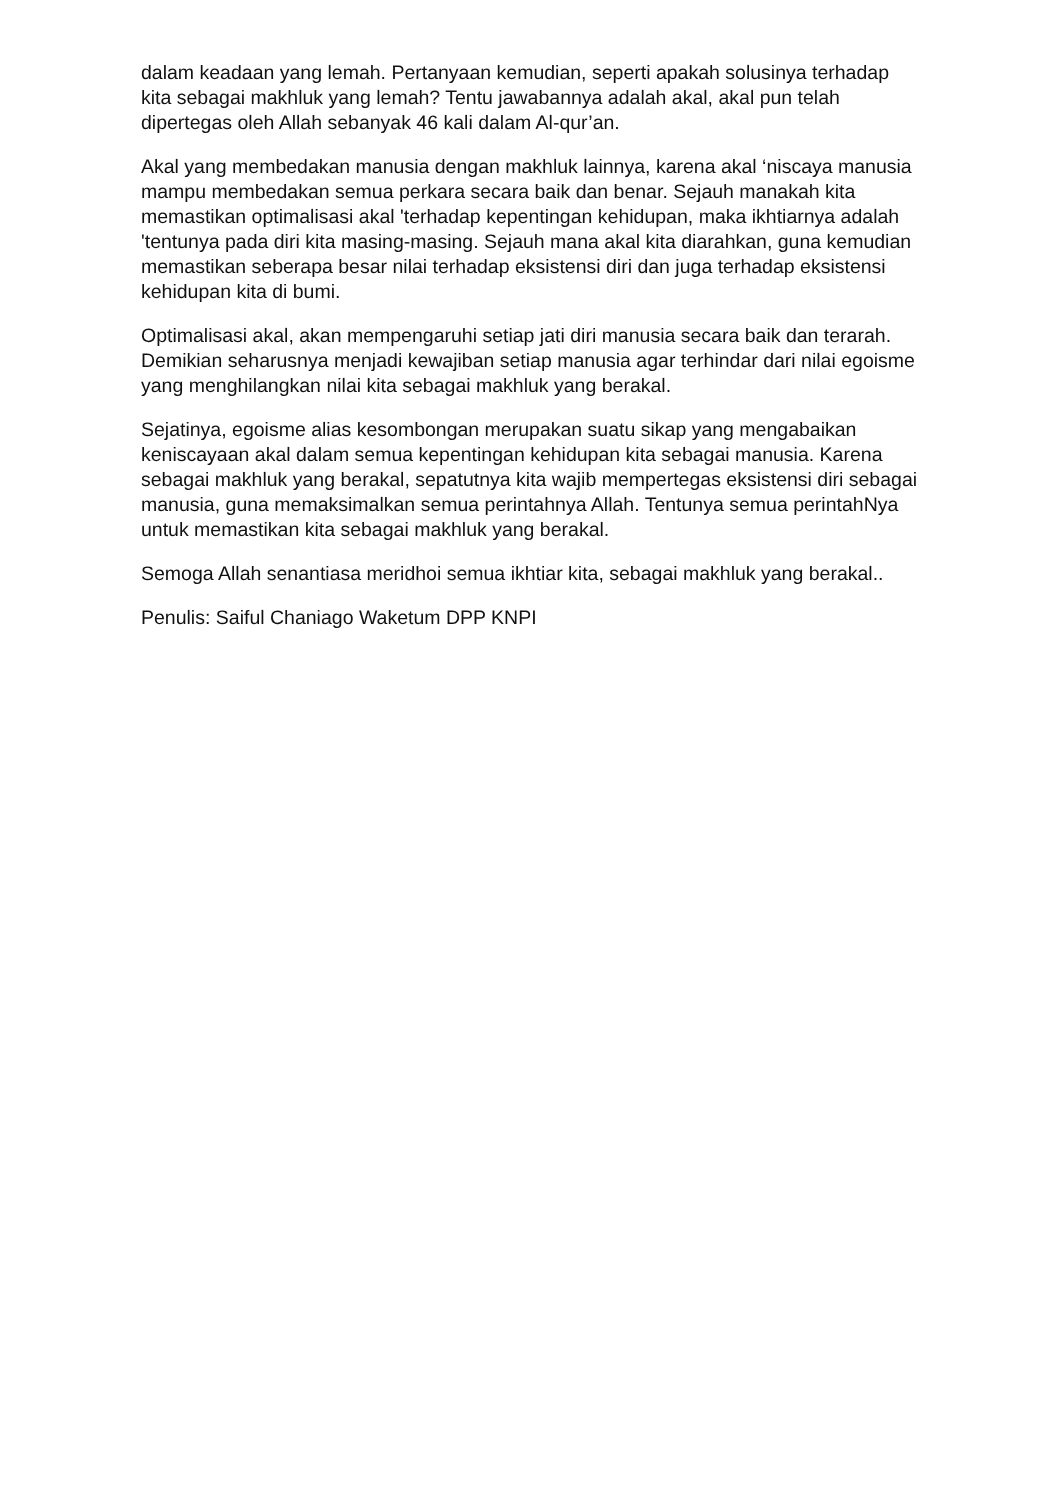dalam keadaan yang lemah. Pertanyaan kemudian, seperti apakah solusinya terhadap kita sebagai makhluk yang lemah? Tentu jawabannya adalah akal, akal pun telah dipertegas oleh Allah sebanyak 46 kali dalam Al-qur’an.
Akal yang membedakan manusia dengan makhluk lainnya, karena akal ‘niscaya manusia mampu membedakan semua perkara secara baik dan benar. Sejauh manakah kita memastikan optimalisasi akal 'terhadap kepentingan kehidupan, maka ikhtiarnya adalah 'tentunya pada diri kita masing-masing. Sejauh mana akal kita diarahkan, guna kemudian memastikan seberapa besar nilai terhadap eksistensi diri dan juga terhadap eksistensi kehidupan kita di bumi.
Optimalisasi akal, akan mempengaruhi setiap jati diri manusia secara baik dan terarah. Demikian seharusnya menjadi kewajiban setiap manusia agar terhindar dari nilai egoisme yang menghilangkan nilai kita sebagai makhluk yang berakal.
Sejatinya, egoisme alias kesombongan merupakan suatu sikap yang mengabaikan keniscayaan akal dalam semua kepentingan kehidupan kita sebagai manusia. Karena sebagai makhluk yang berakal, sepatutnya kita wajib mempertegas eksistensi diri sebagai manusia, guna memaksimalkan semua perintahnya Allah. Tentunya semua perintahNya untuk memastikan kita sebagai makhluk yang berakal.
Semoga Allah senantiasa meridhoi semua ikhtiar kita, sebagai makhluk yang berakal..
Penulis: Saiful Chaniago Waketum DPP KNPI